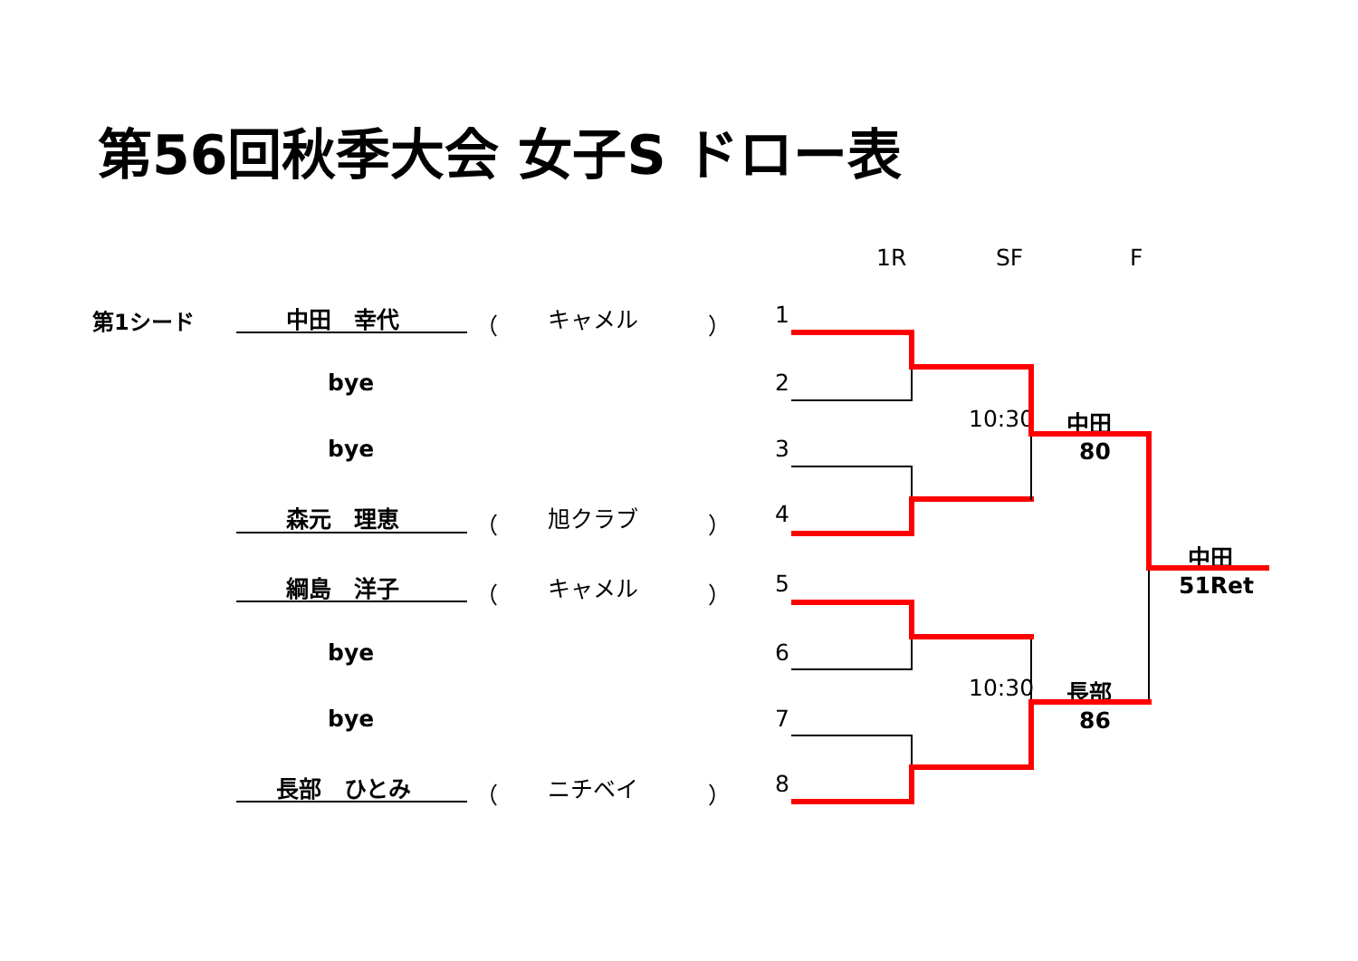第56回秋季大会 女子S ドロー表
1R SF F
第1シード 中田　幸代 （ キャメル ） 1
bye 2
bye 3
森元　理恵 （ 旭クラブ ） 4
綱島　洋子 （ キャメル ） 5
bye 6
bye 7
長部　ひとみ （ ニチベイ ） 8
10:30 中田
80
10:30 長部
86
中田
51Ret